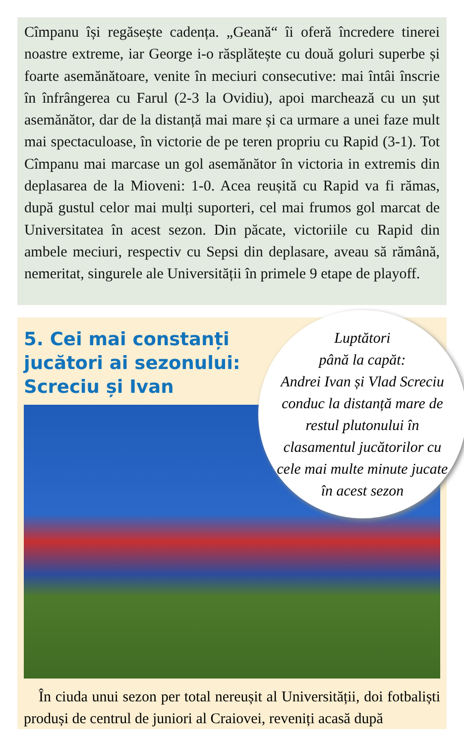Cîmpanu își regăsește cadența. „Geană“ îi oferă încredere tinerei noastre extreme, iar George i-o răsplătește cu două goluri superbe și foarte asemănătoare, venite în meciuri consecutive: mai întâi înscrie în înfrângerea cu Farul (2-3 la Ovidiu), apoi marchează cu un șut asemănător, dar de la distanță mai mare și ca urmare a unei faze mult mai spectaculoase, în victorie de pe teren propriu cu Rapid (3-1). Tot Cîmpanu mai marcase un gol asemănător în victoria in extremis din deplasarea de la Mioveni: 1-0. Acea reușită cu Rapid va fi rămas, după gustul celor mai mulți suporteri, cel mai frumos gol marcat de Universitatea în acest sezon. Din păcate, victoriile cu Rapid din ambele meciuri, respectiv cu Sepsi din deplasare, aveau să rămână, nemeritat, singurele ale Universității în primele 9 etape de playoff.
5. Cei mai constanți jucători ai sezonului: Screciu și Ivan
În ciuda unui sezon per total nereușit al Universității, doi fotbaliști produși de centrul de juniori al Craiovei, reveniți acasă după
Luptători
până la capăt:
Andrei Ivan și Vlad Screciu conduc la distanță mare de restul plutonului în clasamentul jucătorilor cu cele mai multe minute jucate în acest sezon